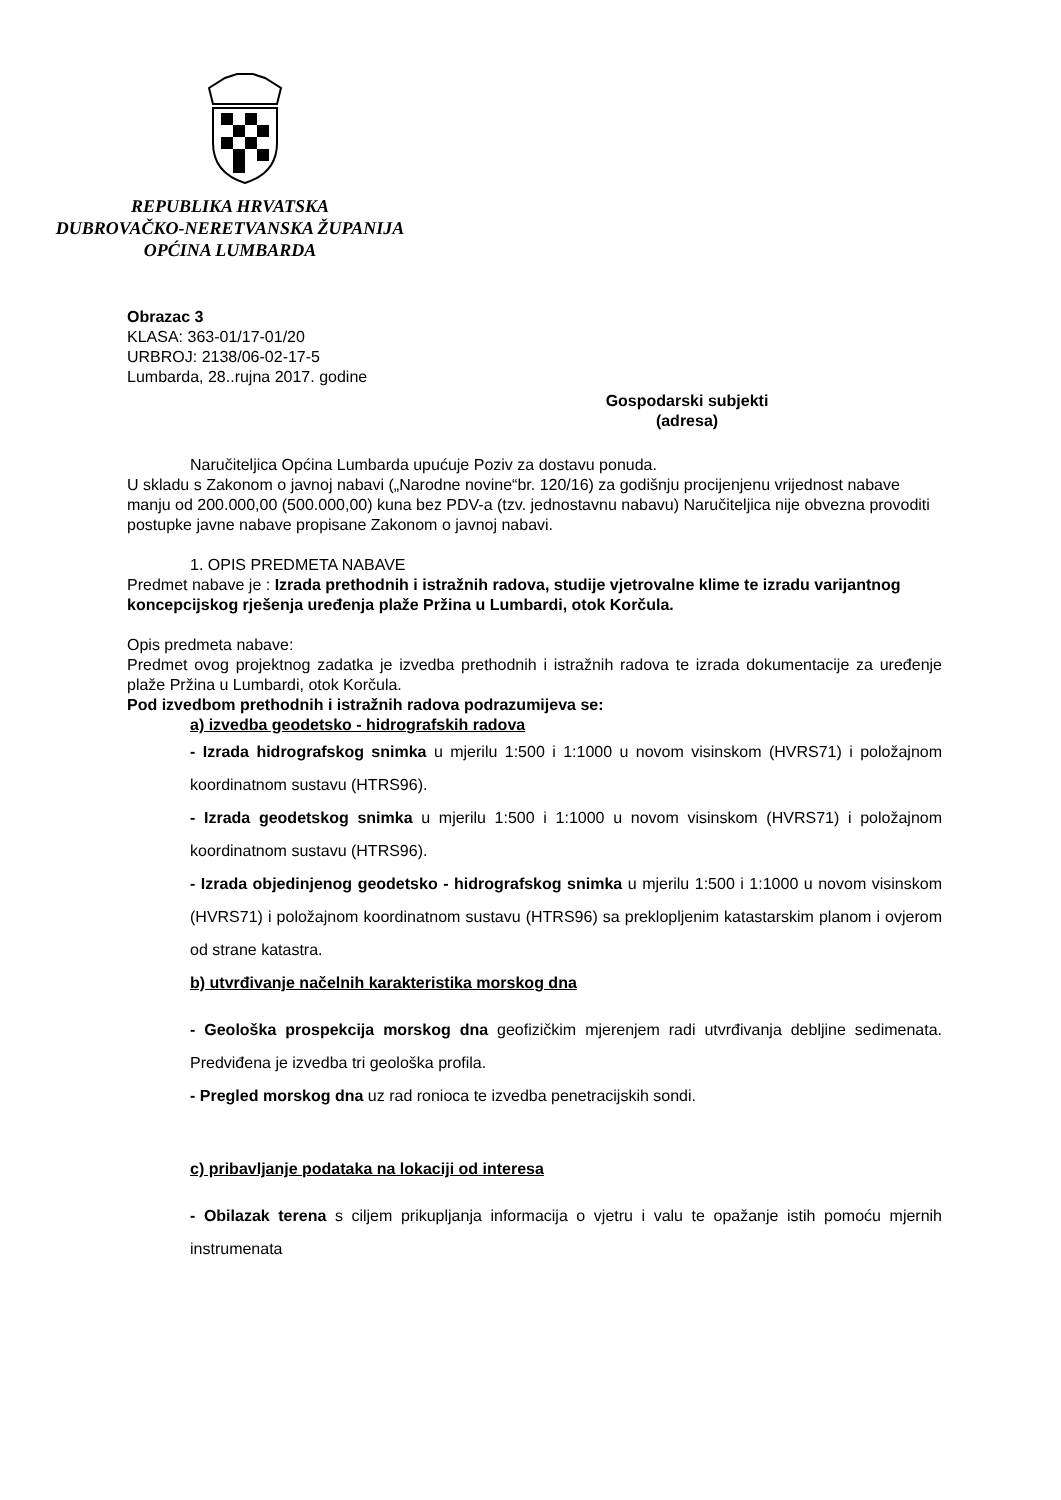REPUBLIKA HRVATSKA
DUBROVAČKO-NERETVANSKA ŽUPANIJA
OPĆINA LUMBARDA
Obrazac 3
KLASA: 363-01/17-01/20
URBROJ: 2138/06-02-17-5
Lumbarda, 28..rujna 2017. godine
Gospodarski subjekti
(adresa)
Naručiteljica Općina Lumbarda upućuje Poziv za dostavu ponuda.
U skladu s Zakonom o javnoj nabavi („Narodne novine“br. 120/16) za godišnju procijenjenu vrijednost nabave manju od 200.000,00 (500.000,00) kuna bez PDV-a (tzv. jednostavnu nabavu) Naručiteljica nije obvezna provoditi postupke javne nabave propisane Zakonom o javnoj nabavi.
1. OPIS PREDMETA NABAVE
Predmet nabave je : Izrada prethodnih i istražnih radova, studije vjetrovalne klime te izradu varijantnog koncepcijskog rješenja uređenja plaže Pržina u Lumbardi, otok Korčula.
Opis predmeta nabave:
Predmet ovog projektnog zadatka je izvedba prethodnih i istražnih radova te izrada dokumentacije za uređenje plaže Pržina u Lumbardi, otok Korčula.
Pod izvedbom prethodnih i istražnih radova podrazumijeva se:
a) izvedba geodetsko - hidrografskih radova
- Izrada hidrografskog snimka u mjerilu 1:500 i 1:1000 u novom visinskom (HVRS71) i položajnom koordinatnom sustavu (HTRS96).
- Izrada geodetskog snimka u mjerilu 1:500 i 1:1000 u novom visinskom (HVRS71) i položajnom koordinatnom sustavu (HTRS96).
- Izrada objedinjenog geodetsko - hidrografskog snimka u mjerilu 1:500 i 1:1000 u novom visinskom (HVRS71) i položajnom koordinatnom sustavu (HTRS96) sa preklopljenim katastarskim planom i ovjerom od strane katastra.
b) utvrđivanje načelnih karakteristika morskog dna
- Geološka prospekcija morskog dna geofizičkim mjerenjem radi utvrđivanja debljine sedimenata. Predviđena je izvedba tri geološka profila.
- Pregled morskog dna uz rad ronioca te izvedba penetracijskih sondi.
c) pribavljanje podataka na lokaciji od interesa
- Obilazak terena s ciljem prikupljanja informacija o vjetru i valu te opažanje istih pomoću mjernih instrumenata